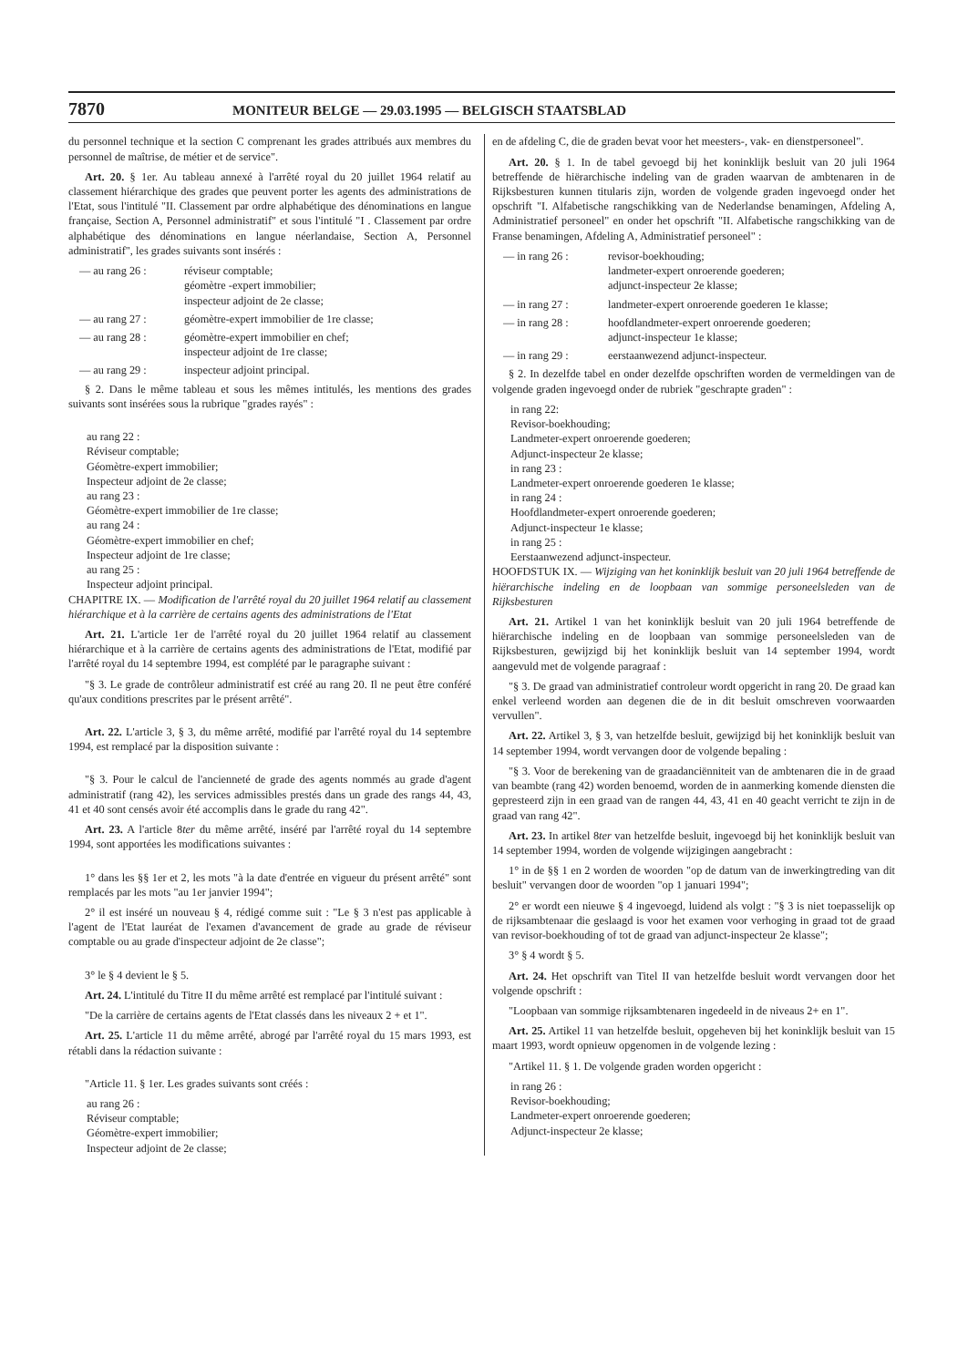7870 MONITEUR BELGE — 29.03.1995 — BELGISCH STAATSBLAD
du personnel technique et la section C comprenant les grades attribués aux membres du personnel de maîtrise, de métier et de service".
Art. 20. § 1er. Au tableau annexé à l'arrêté royal du 20 juillet 1964 relatif au classement hiérarchique des grades que peuvent porter les agents des administrations de l'Etat, sous l'intitulé "II. Classement par ordre alphabétique des dénominations en langue française, Section A, Personnel administratif" et sous l'intitulé "I . Classement par ordre alphabétique des dénominations en langue néerlandaise, Section A, Personnel administratif", les grades suivants sont insérés :
— au rang 26 : réviseur comptable;
géomètre -expert immobilier;
inspecteur adjoint de 2e classe;
— au rang 27 : géomètre-expert immobilier de 1re classe;
— au rang 28 : géomètre-expert immobilier en chef;
inspecteur adjoint de 1re classe;
— au rang 29 : inspecteur adjoint principal.
§ 2. Dans le même tableau et sous les mêmes intitulés, les mentions des grades suivants sont insérées sous la rubrique "grades rayés" :
au rang 22 :
Réviseur comptable;
Géomètre-expert immobilier;
Inspecteur adjoint de 2e classe;
au rang 23 :
Géomètre-expert immobilier de 1re classe;
au rang 24 :
Géomètre-expert immobilier en chef;
Inspecteur adjoint de 1re classe;
au rang 25 :
Inspecteur adjoint principal.
CHAPITRE IX. — Modification de l'arrêté royal du 20 juillet 1964 relatif au classement hiérarchique et à la carrière de certains agents des administrations de l'Etat
Art. 21. L'article 1er de l'arrêté royal du 20 juillet 1964 relatif au classement hiérarchique et à la carrière de certains agents des administrations de l'Etat, modifié par l'arrêté royal du 14 septembre 1994, est complété par le paragraphe suivant :
"§ 3. Le grade de contrôleur administratif est créé au rang 20. Il ne peut être conféré qu'aux conditions prescrites par le présent arrêté".
Art. 22. L'article 3, § 3, du même arrêté, modifié par l'arrêté royal du 14 septembre 1994, est remplacé par la disposition suivante :
"§ 3. Pour le calcul de l'ancienneté de grade des agents nommés au grade d'agent administratif (rang 42), les services admissibles prestés dans un grade des rangs 44, 43, 41 et 40 sont censés avoir été accomplis dans le grade du rang 42".
Art. 23. A l'article 8ter du même arrêté, inséré par l'arrêté royal du 14 septembre 1994, sont apportées les modifications suivantes :
1° dans les §§ 1er et 2, les mots "à la date d'entrée en vigueur du présent arrêté" sont remplacés par les mots "au 1er janvier 1994";
2° il est inséré un nouveau § 4, rédigé comme suit : "Le § 3 n'est pas applicable à l'agent de l'Etat lauréat de l'examen d'avancement de grade au grade de réviseur comptable ou au grade d'inspecteur adjoint de 2e classe";
3° le § 4 devient le § 5.
Art. 24. L'intitulé du Titre II du même arrêté est remplacé par l'intitulé suivant :
"De la carrière de certains agents de l'Etat classés dans les niveaux 2 + et 1".
Art. 25. L'article 11 du même arrêté, abrogé par l'arrêté royal du 15 mars 1993, est rétabli dans la rédaction suivante :
"Article 11. § 1er. Les grades suivants sont créés :
au rang 26 :
Réviseur comptable;
Géomètre-expert immobilier;
Inspecteur adjoint de 2e classe;
en de afdeling C, die de graden bevat voor het meesters-, vak- en dienstpersoneel".
Art. 20. § 1. In de tabel gevoegd bij het koninklijk besluit van 20 juli 1964 betreffende de hiërarchische indeling van de graden waarvan de ambtenaren in de Rijksbesturen kunnen titularis zijn, worden de volgende graden ingevoegd onder het opschrift "I. Alfabetische rangschikking van de Nederlandse benamingen, Afdeling A, Administratief personeel" en onder het opschrift "II. Alfabetische rangschikking van de Franse benamingen, Afdeling A, Administratief personeel" :
— in rang 26 : revisor-boekhouding;
landmeter-expert onroerende goederen;
adjunct-inspecteur 2e klasse;
— in rang 27 : landmeter-expert onroerende goederen 1e klasse;
— in rang 28 : hoofdlandmeter-expert onroerende goederen;
adjunct-inspecteur 1e klasse;
— in rang 29 : eerstaanwezend adjunct-inspecteur.
§ 2. In dezelfde tabel en onder dezelfde opschriften worden de vermeldingen van de volgende graden ingevoegd onder de rubriek "geschrapte graden" :
in rang 22:
Revisor-boekhouding;
Landmeter-expert onroerende goederen;
Adjunct-inspecteur 2e klasse;
in rang 23 :
Landmeter-expert onroerende goederen 1e klasse;
in rang 24 :
Hoofdlandmeter-expert onroerende goederen;
Adjunct-inspecteur 1e klasse;
in rang 25 :
Eerstaanwezend adjunct-inspecteur.
HOOFDSTUK IX. — Wijziging van het koninklijk besluit van 20 juli 1964 betreffende de hiërarchische indeling en de loopbaan van sommige personeelsleden van de Rijksbesturen
Art. 21. Artikel 1 van het koninklijk besluit van 20 juli 1964 betreffende de hiërarchische indeling en de loopbaan van sommige personeelsleden van de Rijksbesturen, gewijzigd bij het koninklijk besluit van 14 september 1994, wordt aangevuld met de volgende paragraaf :
"§ 3. De graad van administratief controleur wordt opgericht in rang 20. De graad kan enkel verleend worden aan degenen die de in dit besluit omschreven voorwaarden vervullen".
Art. 22. Artikel 3, § 3, van hetzelfde besluit, gewijzigd bij het koninklijk besluit van 14 september 1994, wordt vervangen door de volgende bepaling :
"§ 3. Voor de berekening van de graadanciënniteit van de ambtenaren die in de graad van beambte (rang 42) worden benoemd, worden de in aanmerking komende diensten die gepresteerd zijn in een graad van de rangen 44, 43, 41 en 40 geacht verricht te zijn in de graad van rang 42".
Art. 23. In artikel 8ter van hetzelfde besluit, ingevoegd bij het koninklijk besluit van 14 september 1994, worden de volgende wijzigingen aangebracht :
1° in de §§ 1 en 2 worden de woorden "op de datum van de inwerkingtreding van dit besluit" vervangen door de woorden "op 1 januari 1994";
2° er wordt een nieuwe § 4 ingevoegd, luidend als volgt : "§ 3 is niet toepasselijk op de rijksambtenaar die geslaagd is voor het examen voor verhoging in graad tot de graad van revisor-boekhouding of tot de graad van adjunct-inspecteur 2e klasse";
3° § 4 wordt § 5.
Art. 24. Het opschrift van Titel II van hetzelfde besluit wordt vervangen door het volgende opschrift :
"Loopbaan van sommige rijksambtenaren ingedeeld in de niveaus 2+ en 1".
Art. 25. Artikel 11 van hetzelfde besluit, opgeheven bij het koninklijk besluit van 15 maart 1993, wordt opnieuw opgenomen in de volgende lezing :
"Artikel 11. § 1. De volgende graden worden opgericht :
in rang 26 :
Revisor-boekhouding;
Landmeter-expert onroerende goederen;
Adjunct-inspecteur 2e klasse;